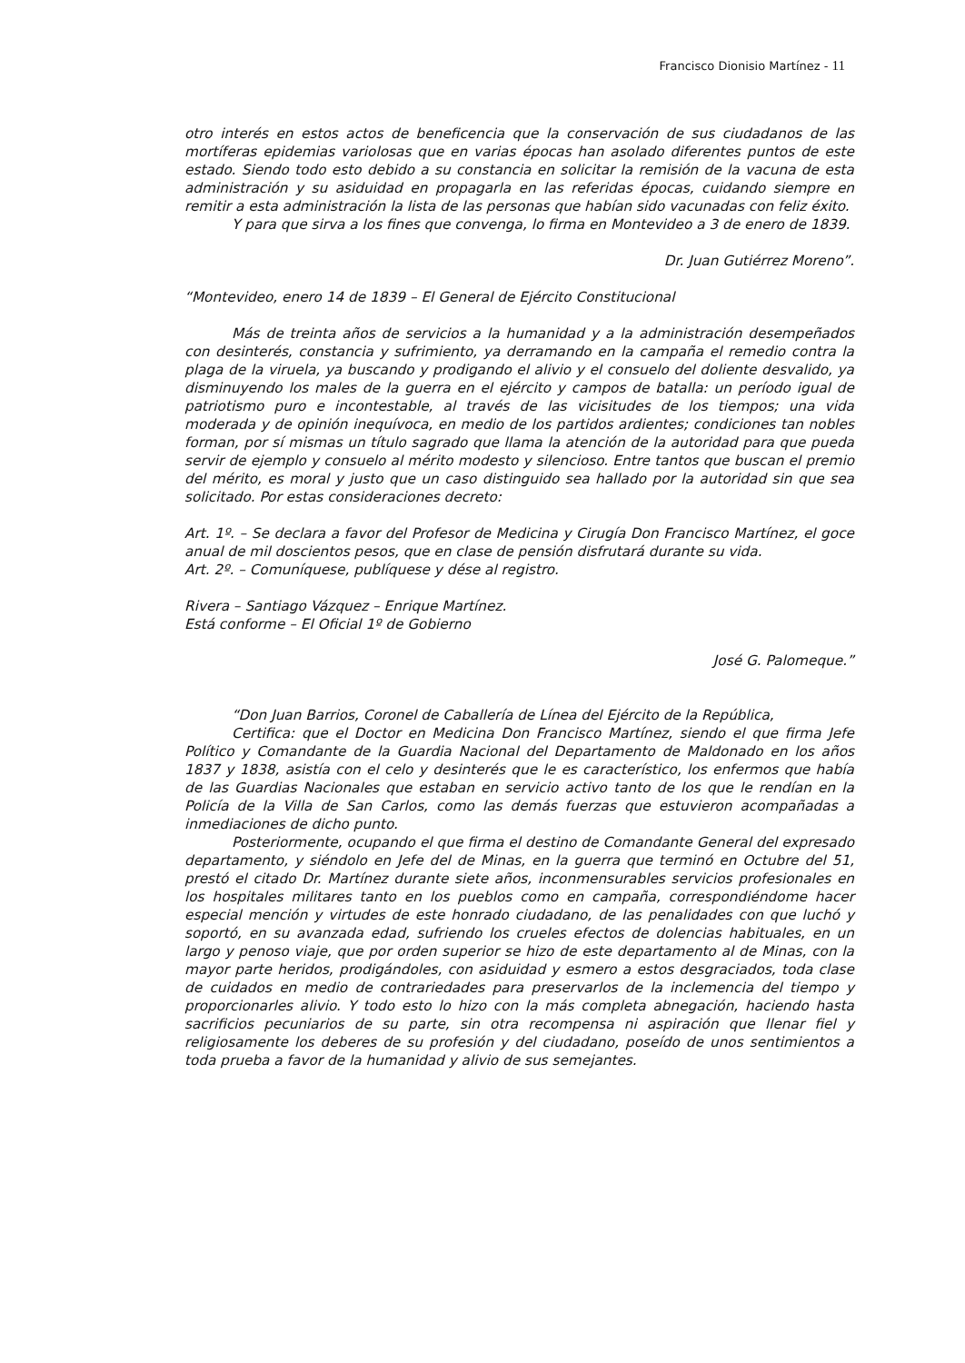Francisco Dionisio Martínez - 11
otro interés en estos actos de beneficencia que la conservación de sus ciudadanos de las mortíferas epidemias variolosas que en varias épocas han asolado diferentes puntos de este estado. Siendo todo esto debido a su constancia en solicitar la remisión de la vacuna de esta administración y su asiduidad en propagarla en las referidas épocas, cuidando siempre en remitir a esta administración la lista de las personas que habían sido vacunadas con feliz éxito.
Y para que sirva a los fines que convenga, lo firma en Montevideo a 3 de enero de 1839.
Dr. Juan Gutiérrez Moreno”.
“Montevideo, enero 14 de 1839 – El General de Ejército Constitucional
Más de treinta años de servicios a la humanidad y a la administración desempeñados con desinterés, constancia y sufrimiento, ya derramando en la campaña el remedio contra la plaga de la viruela, ya buscando y prodigando el alivio y el consuelo del doliente desvalido, ya disminuyendo los males de la guerra en el ejército y campos de batalla: un período igual de patriotismo puro e incontestable, al través de las vicisitudes de los tiempos; una vida moderada y de opinión inequívoca, en medio de los partidos ardientes; condiciones tan nobles forman, por sí mismas un título sagrado que llama la atención de la autoridad para que pueda servir de ejemplo y consuelo al mérito modesto y silencioso. Entre tantos que buscan el premio del mérito, es moral y justo que un caso distinguido sea hallado por la autoridad sin que sea solicitado. Por estas consideraciones decreto:
Art. 1º. – Se declara a favor del Profesor de Medicina y Cirugía Don Francisco Martínez, el goce anual de mil doscientos pesos, que en clase de pensión disfrutará durante su vida.
Art. 2º. – Comuníquese, publíquese y dése al registro.
Rivera – Santiago Vázquez – Enrique Martínez.
Está conforme – El Oficial 1º de Gobierno
José G. Palomeque.”
“Don Juan Barrios, Coronel de Caballería de Línea del Ejército de la República,
Certifica: que el Doctor en Medicina Don Francisco Martínez, siendo el que firma Jefe Político y Comandante de la Guardia Nacional del Departamento de Maldonado en los años 1837 y 1838, asistía con el celo y desinterés que le es característico, los enfermos que había de las Guardias Nacionales que estaban en servicio activo tanto de los que le rendían en la Policía de la Villa de San Carlos, como las demás fuerzas que estuvieron acompañadas a inmediaciones de dicho punto.
Posteriormente, ocupando el que firma el destino de Comandante General del expresado departamento, y siéndolo en Jefe del de Minas, en la guerra que terminó en Octubre del 51, prestó el citado Dr. Martínez durante siete años, inconmensurables servicios profesionales en los hospitales militares tanto en los pueblos como en campaña, correspondiéndome hacer especial mención y virtudes de este honrado ciudadano, de las penalidades con que luchó y soportó, en su avanzada edad, sufriendo los crueles efectos de dolencias habituales, en un largo y penoso viaje, que por orden superior se hizo de este departamento al de Minas, con la mayor parte heridos, prodigándoles, con asiduidad y esmero a estos desgraciados, toda clase de cuidados en medio de contrariedades para preservarlos de la inclemencia del tiempo y proporcionarles alivio. Y todo esto lo hizo con la más completa abnegación, haciendo hasta sacrificios pecuniarios de su parte, sin otra recompensa ni aspiración que llenar fiel y religiosamente los deberes de su profesión y del ciudadano, poseído de unos sentimientos a toda prueba a favor de la humanidad y alivio de sus semejantes.